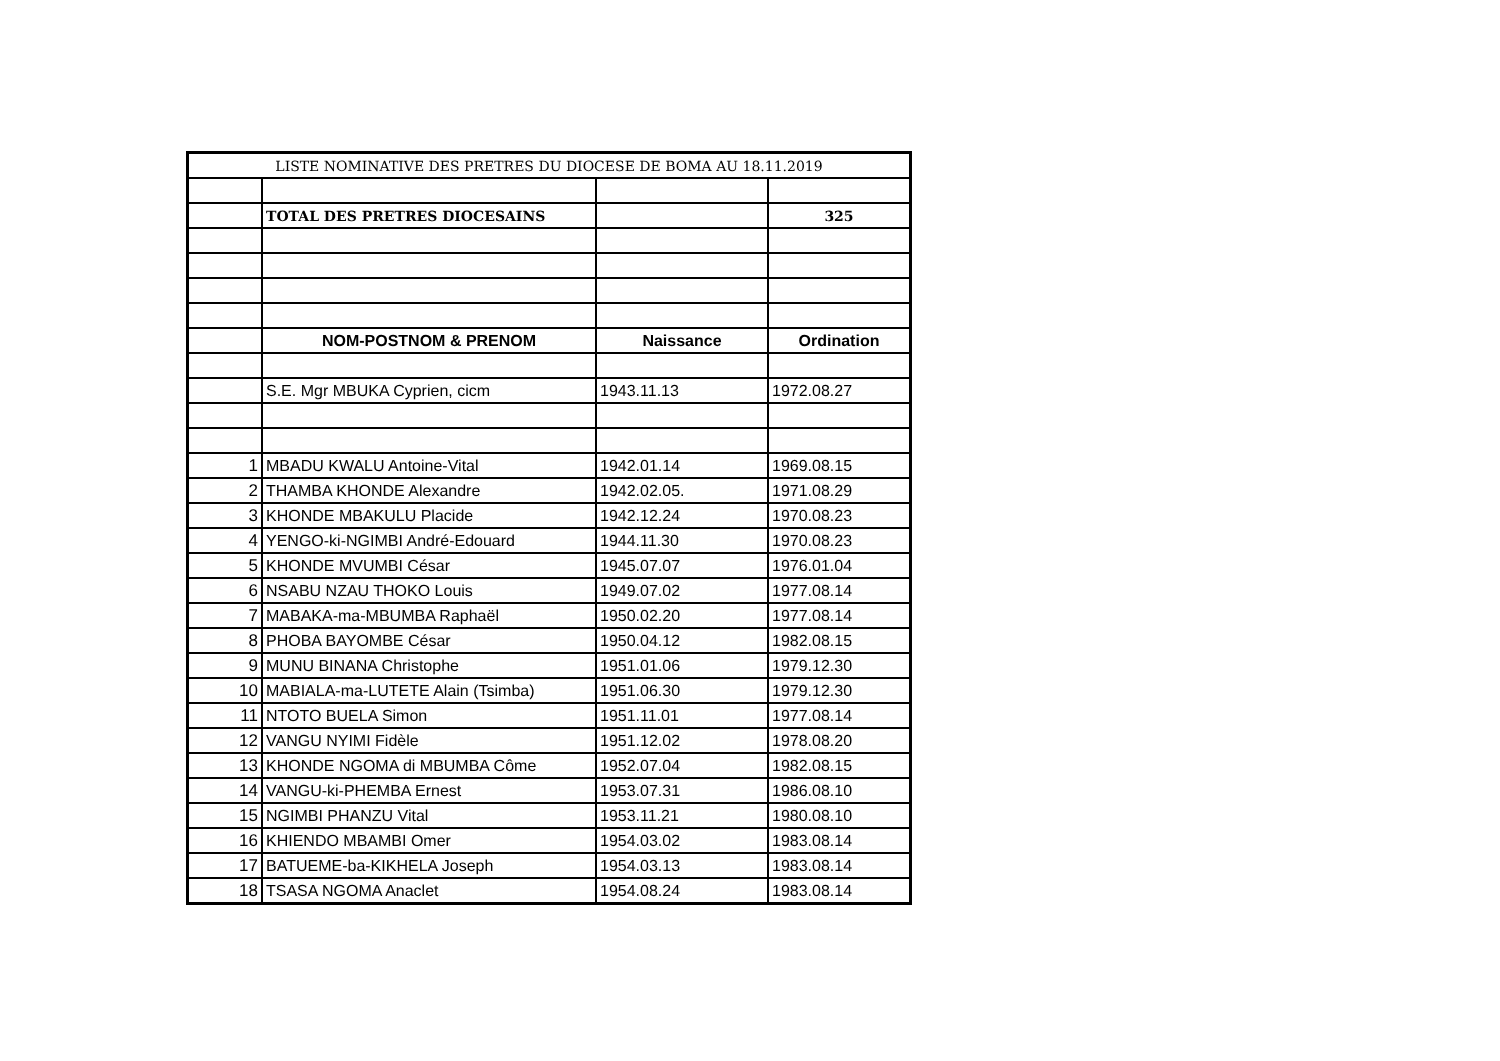| LISTE NOMINATIVE DES PRETRES DU DIOCESE DE BOMA AU 18.11.2019 | | | |
| | TOTAL DES PRETRES DIOCESAINS | | 325 |
| | NOM-POSTNOM & PRENOM | Naissance | Ordination |
| | S.E. Mgr MBUKA Cyprien, cicm | 1943.11.13 | 1972.08.27 |
| 1 | MBADU KWALU Antoine-Vital | 1942.01.14 | 1969.08.15 |
| 2 | THAMBA KHONDE Alexandre | 1942.02.05. | 1971.08.29 |
| 3 | KHONDE MBAKULU Placide | 1942.12.24 | 1970.08.23 |
| 4 | YENGO-ki-NGIMBI André-Edouard | 1944.11.30 | 1970.08.23 |
| 5 | KHONDE MVUMBI César | 1945.07.07 | 1976.01.04 |
| 6 | NSABU NZAU THOKO Louis | 1949.07.02 | 1977.08.14 |
| 7 | MABAKA-ma-MBUMBA Raphaël | 1950.02.20 | 1977.08.14 |
| 8 | PHOBA BAYOMBE César | 1950.04.12 | 1982.08.15 |
| 9 | MUNU BINANA Christophe | 1951.01.06 | 1979.12.30 |
| 10 | MABIALA-ma-LUTETE Alain (Tsimba) | 1951.06.30 | 1979.12.30 |
| 11 | NTOTO BUELA Simon | 1951.11.01 | 1977.08.14 |
| 12 | VANGU NYIMI Fidèle | 1951.12.02 | 1978.08.20 |
| 13 | KHONDE NGOMA di MBUMBA Côme | 1952.07.04 | 1982.08.15 |
| 14 | VANGU-ki-PHEMBA Ernest | 1953.07.31 | 1986.08.10 |
| 15 | NGIMBI PHANZU Vital | 1953.11.21 | 1980.08.10 |
| 16 | KHIENDO MBAMBI Omer | 1954.03.02 | 1983.08.14 |
| 17 | BATUEME-ba-KIKHELA Joseph | 1954.03.13 | 1983.08.14 |
| 18 | TSASA NGOMA Anaclet | 1954.08.24 | 1983.08.14 |